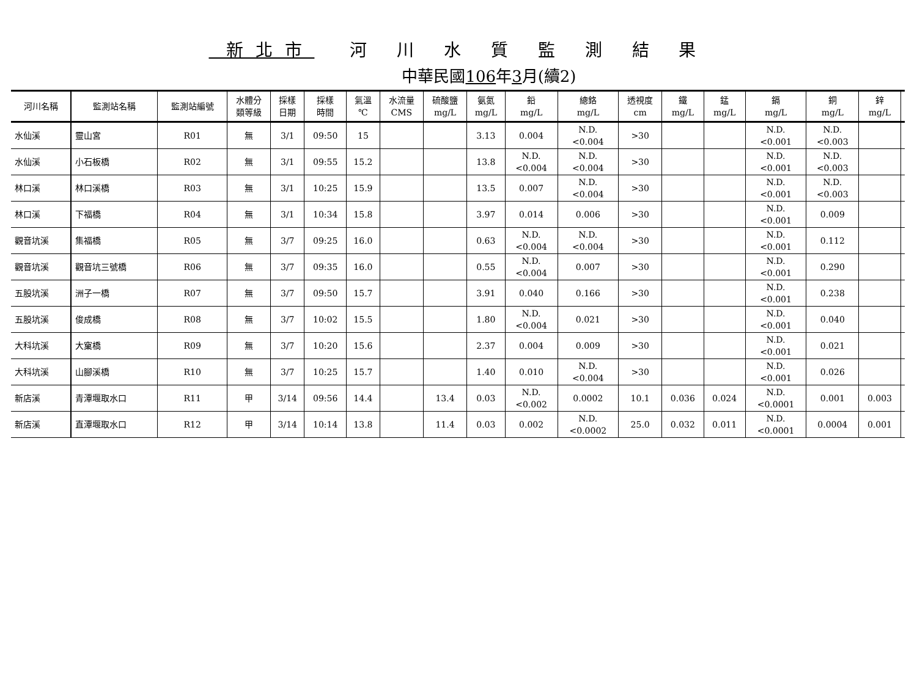新北市 河 川 水 質 監 測 結 果
中華民國106年3月(續2)
| 河川名稱 | 監測站名稱 | 監測站編號 | 水體分 類等級 | 採樣 日期 | 採樣 時間 | 氣溫 ℃ | 水流量 CMS | 硫酸鹽 mg/L | 氨氮 mg/L | 鉛 mg/L | 總鉻 mg/L | 透視度 cm | 鐵 mg/L | 錳 mg/L | 鎘 mg/L | 銅 mg/L | 鋅 mg/L | |
| --- | --- | --- | --- | --- | --- | --- | --- | --- | --- | --- | --- | --- | --- | --- | --- | --- | --- | --- |
| 水仙溪 | 靈山宮 | R01 | 無 | 3/1 | 09:50 | 15 | | | 3.13 | 0.004 | N.D. <0.004 | >30 | | | N.D. <0.001 | N.D. <0.003 | | |
| 水仙溪 | 小石板橋 | R02 | 無 | 3/1 | 09:55 | 15.2 | | | 13.8 | N.D. <0.004 | N.D. <0.004 | >30 | | | N.D. <0.001 | N.D. <0.003 | | |
| 林口溪 | 林口溪橋 | R03 | 無 | 3/1 | 10:25 | 15.9 | | | 13.5 | 0.007 | N.D. <0.004 | >30 | | | N.D. <0.001 | N.D. <0.003 | | |
| 林口溪 | 下福橋 | R04 | 無 | 3/1 | 10:34 | 15.8 | | | 3.97 | 0.014 | 0.006 | >30 | | | N.D. <0.001 | 0.009 | | |
| 觀音坑溪 | 集福橋 | R05 | 無 | 3/7 | 09:25 | 16.0 | | | 0.63 | N.D. <0.004 | N.D. <0.004 | >30 | | | N.D. <0.001 | 0.112 | | |
| 觀音坑溪 | 觀音坑三號橋 | R06 | 無 | 3/7 | 09:35 | 16.0 | | | 0.55 | N.D. <0.004 | 0.007 | >30 | | | N.D. <0.001 | 0.290 | | |
| 五股坑溪 | 洲子一橋 | R07 | 無 | 3/7 | 09:50 | 15.7 | | | 3.91 | 0.040 | 0.166 | >30 | | | N.D. <0.001 | 0.238 | | |
| 五股坑溪 | 俊成橋 | R08 | 無 | 3/7 | 10:02 | 15.5 | | | 1.80 | N.D. <0.004 | 0.021 | >30 | | | N.D. <0.001 | 0.040 | | |
| 大科坑溪 | 大窠橋 | R09 | 無 | 3/7 | 10:20 | 15.6 | | | 2.37 | 0.004 | 0.009 | >30 | | | N.D. <0.001 | 0.021 | | |
| 大科坑溪 | 山腳溪橋 | R10 | 無 | 3/7 | 10:25 | 15.7 | | | 1.40 | 0.010 | N.D. <0.004 | >30 | | | N.D. <0.001 | 0.026 | | |
| 新店溪 | 青潭堰取水口 | R11 | 甲 | 3/14 | 09:56 | 14.4 | | 13.4 | 0.03 | N.D. <0.002 | 0.0002 | 10.1 | 0.036 | 0.024 | N.D. <0.0001 | 0.001 | 0.003 | |
| 新店溪 | 直潭堰取水口 | R12 | 甲 | 3/14 | 10:14 | 13.8 | | 11.4 | 0.03 | 0.002 | N.D. <0.0002 | 25.0 | 0.032 | 0.011 | N.D. <0.0001 | 0.0004 | 0.001 | |